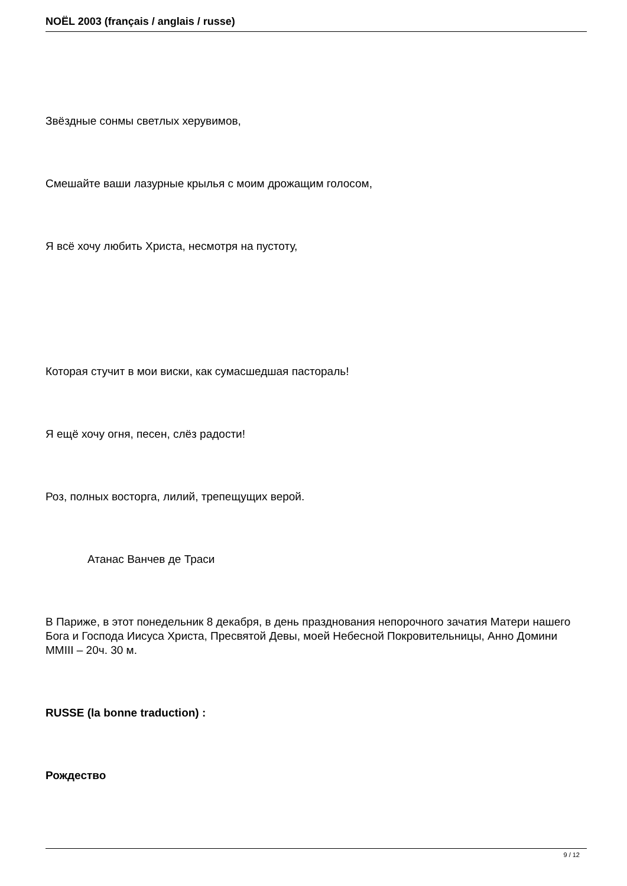NOËL 2003 (français / anglais / russe)
Звёздные сонмы светлых херувимов,
Смешайте ваши лазурные крылья с моим дрожащим голосом,
Я всё хочу любить Христа, несмотря на пустоту,
Которая стучит в мои виски, как сумасшедшая пастораль!
Я ещё хочу огня, песен, слёз радости!
Роз, полных восторга, лилий, трепещущих верой.
Атанас Ванчев де Траси
В Париже, в этот понедельник 8 декабря, в день празднования непорочного зачатия Матери нашего Бога и Господа Иисуса Христа, Пресвятой Девы, моей Небесной Покровительницы, Анно Домини MMIII – 20ч. 30 м.
RUSSE (la bonne traduction) :
Рождество
9 / 12